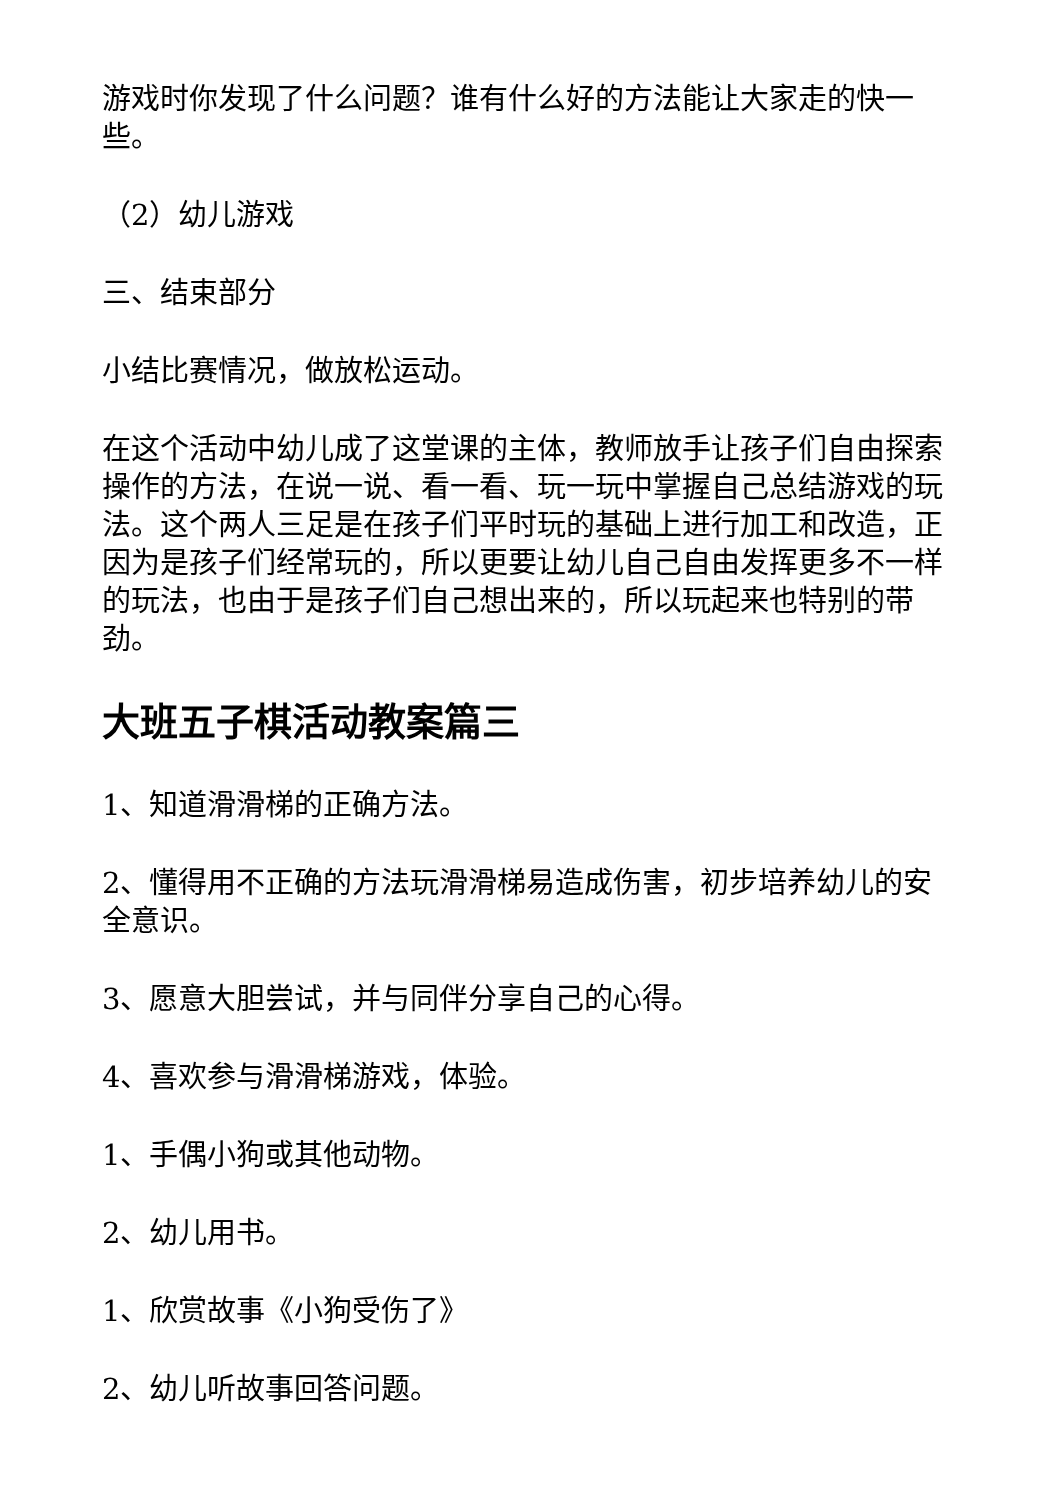游戏时你发现了什么问题？谁有什么好的方法能让大家走的快一些。
（2）幼儿游戏
三、结束部分
小结比赛情况，做放松运动。
在这个活动中幼儿成了这堂课的主体，教师放手让孩子们自由探索操作的方法，在说一说、看一看、玩一玩中掌握自己总结游戏的玩法。这个两人三足是在孩子们平时玩的基础上进行加工和改造，正因为是孩子们经常玩的，所以更要让幼儿自己自由发挥更多不一样的玩法，也由于是孩子们自己想出来的，所以玩起来也特别的带劲。
大班五子棋活动教案篇三
1、知道滑滑梯的正确方法。
2、懂得用不正确的方法玩滑滑梯易造成伤害，初步培养幼儿的安全意识。
3、愿意大胆尝试，并与同伴分享自己的心得。
4、喜欢参与滑滑梯游戏，体验。
1、手偶小狗或其他动物。
2、幼儿用书。
1、欣赏故事《小狗受伤了》
2、幼儿听故事回答问题。